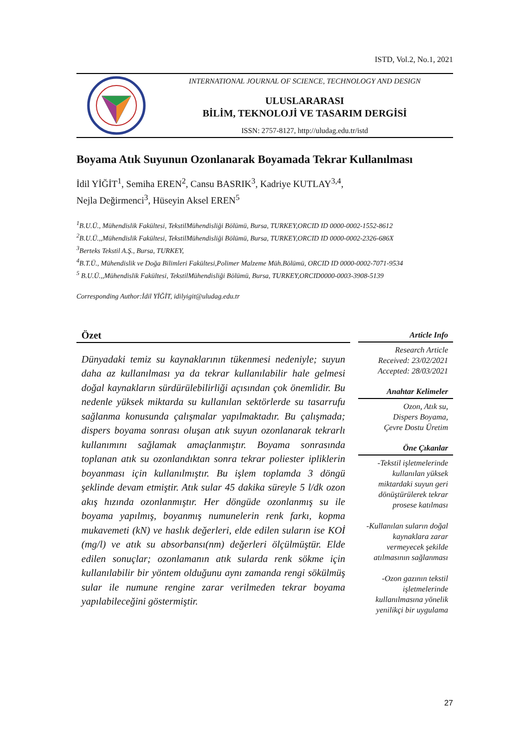ISTD, Vol.2, No.1, 2021
INTERNATIONAL JOURNAL OF SCIENCE, TECHNOLOGY AND DESIGN
ULUSLARARASI
BİLİM, TEKNOLOJİ VE TASARIM DERGİSİ
ISSN: 2757-8127, http://uludag.edu.tr/istd
Boyama Atık Suyunun Ozonlanarak Boyamada Tekrar Kullanılması
İdil YİĞİT<sup>1</sup>, Semiha EREN<sup>2</sup>, Cansu BASRIK<sup>3</sup>, Kadriye KUTLAY<sup>3,4</sup>,
Nejla Değirmenci<sup>3</sup>, Hüseyin Aksel EREN<sup>5</sup>
<sup>1</sup> B.U.Ü., Mühendislik Fakültesi, TekstilMühendisliği Bölümü, Bursa, TURKEY,ORCID ID 0000-0002-1552-8612
<sup>2</sup> B.U.Ü.,,Mühendislik Fakültesi, TekstilMühendisliği Bölümü, Bursa, TURKEY,ORCID ID 0000-0002-2326-686X
<sup>3</sup> Berteks Tekstil A.Ş., Bursa, TURKEY,
<sup>4</sup> B.T.Ü., Mühendislik ve Doğa Bilimleri Fakültesi,Polimer Malzeme Müh.Bölümü, ORCID ID 0000-0002-7071-9534
<sup>5</sup> B.U.Ü.,,Mühendislik Fakültesi, TekstilMühendisliği Bölümü, Bursa, TURKEY,ORCID0000-0003-3908-5139
Corresponding Author:İdil YİĞİT, idilyigit@uludag.edu.tr
Özet
Dünyadaki temiz su kaynaklarının tükenmesi nedeniyle; suyun daha az kullanılması ya da tekrar kullanılabilir hale gelmesi doğal kaynakların sürdürülebilirliği açısından çok önemlidir. Bu nedenle yüksek miktarda su kullanılan sektörlerde su tasarrufu sağlanma konusunda çalışmalar yapılmaktadır. Bu çalışmada; dispers boyama sonrası oluşan atık suyun ozonlanarak tekrarlı kullanımını sağlamak amaçlanmıştır. Boyama sonrasında toplanan atık su ozonlandıktan sonra tekrar poliester ipliklerin boyanması için kullanılmıştır. Bu işlem toplamda 3 döngü şeklinde devam etmiştir. Atık sular 45 dakika süreyle 5 l/dk ozon akış hızında ozonlanmıştır. Her döngüde ozonlanmış su ile boyama yapılmış, boyanmış numunelerin renk farkı, kopma mukavemeti (kN) ve haslık değerleri, elde edilen suların ise KOİ (mg/l) ve atık su absorbansı(nm) değerleri ölçülmüştür. Elde edilen sonuçlar; ozonlamanın atık sularda renk sökme için kullanılabilir bir yöntem olduğunu aynı zamanda rengi sökülmüş sular ile numune rengine zarar verilmeden tekrar boyama yapılabileceğini göstermiştir.
Article Info
Research Article
Received: 23/02/2021
Accepted: 28/03/2021
Anahtar Kelimeler
Ozon, Atık su,
Dispers Boyama,
Çevre Dostu Üretim
Öne Çıkanlar
-Tekstil işletmelerinde kullanılan yüksek miktardaki suyun geri dönüştürülerek tekrar prosese katılması
-Kullanılan suların doğal kaynaklara zarar vermeyecek şekilde atılmasının sağlanması
-Ozon gazının tekstil işletmelerinde kullanılmasına yönelik yenilikçi bir uygulama
27